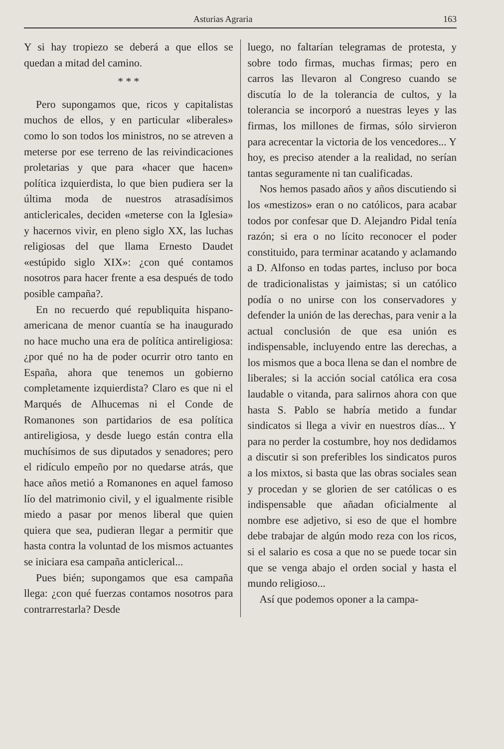Asturias Agraria 163
Y si hay tropiezo se deberá a que ellos se quedan a mitad del camino.
* * *
Pero supongamos que, ricos y capitalistas muchos de ellos, y en particular «liberales» como lo son todos los ministros, no se atreven a meterse por ese terreno de las reivindicaciones proletarias y que para «hacer que hacen» política izquierdista, lo que bien pudiera ser la última moda de nuestros atrasadísimos anticlericales, deciden «meterse con la Iglesia» y hacernos vivir, en pleno siglo XX, las luchas religiosas del que llama Ernesto Daudet «estúpido siglo XIX»: ¿con qué contamos nosotros para hacer frente a esa después de todo posible campaña?.
En no recuerdo qué republiquita hispano-americana de menor cuantía se ha inaugurado no hace mucho una era de política antireligiosa: ¿por qué no ha de poder ocurrir otro tanto en España, ahora que tenemos un gobierno completamente izquierdista? Claro es que ni el Marqués de Alhucemas ni el Conde de Romanones son partidarios de esa política antireligiosa, y desde luego están contra ella muchísimos de sus diputados y senadores; pero el ridículo empeño por no quedarse atrás, que hace años metió a Romanones en aquel famoso lío del matrimonio civil, y el igualmente risible miedo a pasar por menos liberal que quien quiera que sea, pudieran llegar a permitir que hasta contra la voluntad de los mismos actuantes se iniciara esa campaña anticlerical...
Pues bién; supongamos que esa campaña llega: ¿con qué fuerzas contamos nosotros para contrarrestarla? Desde
luego, no faltarían telegramas de protesta, y sobre todo firmas, muchas firmas; pero en carros las llevaron al Congreso cuando se discutía lo de la tolerancia de cultos, y la tolerancia se incorporó a nuestras leyes y las firmas, los millones de firmas, sólo sirvieron para acrecentar la victoria de los vencedores... Y hoy, es preciso atender a la realidad, no serían tantas seguramente ni tan cualificadas.
Nos hemos pasado años y años discutiendo si los «mestizos» eran o no católicos, para acabar todos por confesar que D. Alejandro Pidal tenía razón; si era o no lícito reconocer el poder constituido, para terminar acatando y aclamando a D. Alfonso en todas partes, incluso por boca de tradicionalistas y jaimistas; si un católico podía o no unirse con los conservadores y defender la unión de las derechas, para venir a la actual conclusión de que esa unión es indispensable, incluyendo entre las derechas, a los mismos que a boca llena se dan el nombre de liberales; si la acción social católica era cosa laudable o vitanda, para salirnos ahora con que hasta S. Pablo se habría metido a fundar sindicatos si llega a vivir en nuestros días... Y para no perder la costumbre, hoy nos dedidamos a discutir si son preferibles los sindicatos puros a los mixtos, si basta que las obras sociales sean y procedan y se glorien de ser católicas o es indispensable que añadan oficialmente al nombre ese adjetivo, si eso de que el hombre debe trabajar de algún modo reza con los ricos, si el salario es cosa a que no se puede tocar sin que se venga abajo el orden social y hasta el mundo religioso...
Así que podemos oponer a la campa-